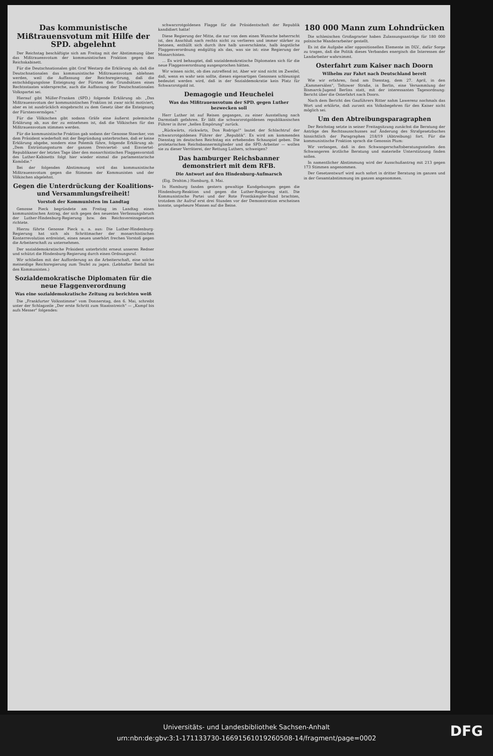Das kommunistische Mißtrauensvotum mit Hilfe der SPD. abgelehnt
Der Reichstag beschäftigte sich am Freitag mit der Abstimmung über das Mißtrauensvotum der kommunistischen Fraktion gegen das Reichskabinett.
Für die Deutschnationalen gibt Graf Westarp die Erklärung ab; daß die Deutschnationalen das kommunistische Mißtrauensvotum ablehnen werden, weil die Auffassung der Reichsregierung, daß die entschädigungslose Enteignung der Fürsten den Grundsätzen eines Rechtsstaates widerspreche, auch die Auffassung der Deutschnationalen Volkspartei sei.
Hierauf gibt Müller-Franken (SPD.) folgende Erklärung ab: „Das Mißtrauensvotum der kommunistischen Fraktion ist zwar nicht motiviert, aber es ist ausdrücklich eingebracht zu dem Gesetz über die Enteignung der Fürstenvermögen."
Für die Völkischen gibt sodann Gräfe eine äußerst polemische Erklärung ab, aus der zu entnehmen ist, daß die Völkischen für das Mißtrauensvotum stimmen werden.
Für die kommunistische Fraktion gab sodann der Genosse Stoecker, von dem Präsident wiederholt mit der Begründung unterbrochen, daß er keine Erklärung abgebe, sondern eine Polemik führe, folgende Erklärung ab: „Dem Entrüstungssturm der ganzen Dreiviertel- und Einviertel-Republikaner der letzten Tage über den monarchistischen Flaggenvorstoß des Luther-Kabinetts folgt hier wieder einmal die parlamentarische Komödie."
Bei der folgenden Abstimmung wird das kommunistische Mißtrauensvotum gegen die Stimmen der Kommunisten und der Völkischen abgelehnt.
Gegen die Unterdrückung der Koalitions- und Versammlungsfreiheit!
Vorstoß der Kommunisten im Landtag
Genosse Pieck begründete am Freitag im Landtag einen kommunistischen Antrag, der sich gegen den neuesten Verfassungsbruch der Luther-Hindenburg-Regierung bzw. des Reichsvereinsgesetzes richtete.
Hierzu führte Genosse Pieck u. a. aus: Die Luther-Hindenburg-Regierung hat sich als Schrittmacher der monarchistischen Konterrevolution erdreistet, einen neuen unerhört frechen Vorstoß gegen die Arbeiterschaft zu unternehmen.
Der sozialdemokratische Präsident unterbricht erneut unseren Redner und schützt die Hindenburg-Regierung durch einen Ordnungsruf.
Wir schließen mit der Aufforderung an die Arbeiterschaft, eine solche meineidige Reichsregierung zum Teufel zu jagen. (Lebhafter Beifall bei den Kommunisten.)
Sozialdemokratische Diplomaten für die neue Flaggenverordnung
Was eine sozialdemokratische Zeitung zu berichten weiß
Die „Frankfurter Volksstimme" vom Donnerstag, den 6. Mai, schreibt unter der Schlagzeile „Der erste Schritt zum Staatsstreich" — „Kampf bis aufs Messer" folgendes:
schwarzrotgoldenen Flagge für die Präsidentschaft der Republik kandidiert hatte!
Diese Regierung der Mitte, die nur von dem einen Wunsche beherrscht ist, den Anschluß nach rechts nicht zu verlieren und immer stärker zu betonen, enthüllt sich durch ihre halb unverschämte, halb ängstliche Flaggenverordnung endgültig als das, was sie ist: eine Regierung der Monarchisten.
... Es wird behauptet, daß sozialdemokratische Diplomaten sich für die neue Flaggenverordnung ausgesprochen hätten.
Wir wissen nicht, ob dies zutreffend ist. Aber wir sind nicht im Zweifel, daß, wenn es wahr sein sollte, diesen eigenartigen Genossen schleunigst bedeutet werden wird, daß in der Sozialdemokratie kein Platz für Schwarzrotgold ist.
Demagogie und Heuchelei
Was das Mißtrauensvotum der SPD. gegen Luther bezwecken soll
Herr Luther ist auf Reisen gegangen, zu einer Ausstellung nach Darmstadt gefahren. Er läßt die schwarzrotgoldenen republikanischen Führer in ihrer „hellen Empörung" zurück.
„Rückwärts, rückwärts, Don Rodrigo!" lautet der Schlachtruf der schwarzrotgoldenen Führer der „Republik". Es wird am kommenden Dienstag im deutschen Reichstag ein erhebendes Schauspiel geben. Die proletarischen Reichsbannermitglieder und die SPD.-Arbeiter — wollen sie zu dieser Verräterei, der Rettung Luthers, schweigen?
Das hamburger Reichsbanner demonstriert mit dem RFB.
Die Antwort auf den Hindenburg-Aufmarsch
(Eig. Drahtm.) Hamburg, 8. Mai.
In Hamburg fanden gestern gewaltige Kundgebungen gegen die Hindenburg-Reaktion und gegen die Luther-Regierung statt. Die Kommunistische Partei und der Rote Frontkämpfer-Bund brachten, trotzdem ihr Aufruf erst drei Stunden vor der Demonstration erscheinen konnte, ungeheure Massen auf die Beine.
180 000 Mann zum Lohndrücken
Die schlesischen Großagrarier haben Zulassungsanträge für 180 000 polnische Wanderarbeiter gestellt.
Es ist die Aufgabe aller oppositionellen Elemente im DLV., dafür Sorge zu tragen, daß die Politik dieses Verbandes energisch die Interessen der Landarbeiter wahrnimmt.
Osterfahrt zum Kaiser nach Doorn
Wilhelm zur Fahrt nach Deutschland bereit
Wie wir erfahren, fand am Dienstag, dem 27. April, in den „Kammersälen", Teltower Straße, in Berlin, eine Versammlung der Bismarck-Jugend Berlins statt, mit der interessanten Tagesordnung: Bericht über die Osterfahrt nach Doorn.
Nach dem Bericht des Gauführers Ritter nahm Lawerenz nochmals das Wort und erklärte, daß zurzeit ein Volksbegehren für den Kaiser nicht möglich sei.
Um den Abtreibungsparagraphen
Der Reichstag setzte in seiner Freitagsitzung zunächst die Beratung der Anträge des Rechtsausschusses auf Änderung des Strafgesetzbuches hinsichtlich der Paragraphen 218/19 (Abtreibung) fort. Für die kommunistische Fraktion sprach die Genossin Plum:
Wir verlangen, daß in den Schwangerschaftsberatungsstellen den Schwangeren ärztliche Beratung und materielle Unterstützung finden sollen.
In namentlicher Abstimmung wird der Ausschußantrag mit 213 gegen 173 Stimmen angenommen.
Der Gesetzentwurf wird auch sofort in dritter Beratung im ganzen und in der Gesamtabstimmung im ganzen angenommen.
Universitäts- und Landesbibliothek Sachsen-Anhalt
urn:nbn:de:gbv:3:1-171133730-16691561019260508-14/fragment/page=0002
DFG